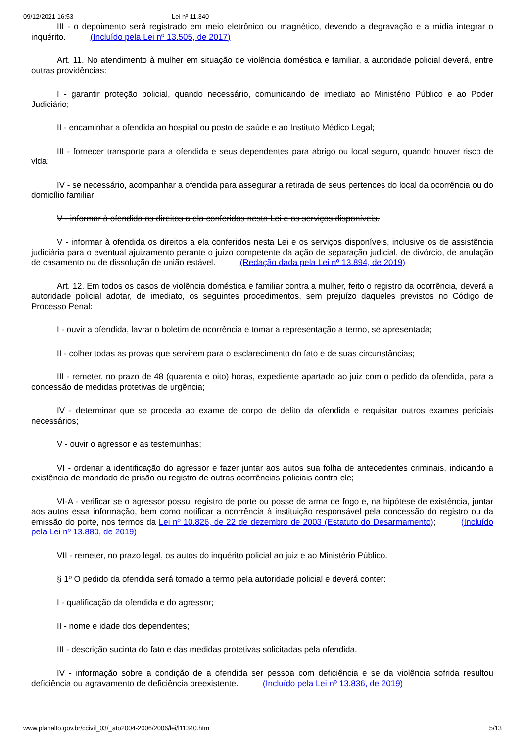09/12/2021 16:53 Lei nº 11.340
III - o depoimento será registrado em meio eletrônico ou magnético, devendo a degravação e a mídia integrar o inquérito. (Incluído pela Lei nº 13.505, de 2017)
Art. 11. No atendimento à mulher em situação de violência doméstica e familiar, a autoridade policial deverá, entre outras providências:
I - garantir proteção policial, quando necessário, comunicando de imediato ao Ministério Público e ao Poder Judiciário;
II - encaminhar a ofendida ao hospital ou posto de saúde e ao Instituto Médico Legal;
III - fornecer transporte para a ofendida e seus dependentes para abrigo ou local seguro, quando houver risco de vida;
IV - se necessário, acompanhar a ofendida para assegurar a retirada de seus pertences do local da ocorrência ou do domicílio familiar;
V - informar à ofendida os direitos a ela conferidos nesta Lei e os serviços disponíveis.
V - informar à ofendida os direitos a ela conferidos nesta Lei e os serviços disponíveis, inclusive os de assistência judiciária para o eventual ajuizamento perante o juízo competente da ação de separação judicial, de divórcio, de anulação de casamento ou de dissolução de união estável. (Redação dada pela Lei nº 13.894, de 2019)
Art. 12. Em todos os casos de violência doméstica e familiar contra a mulher, feito o registro da ocorrência, deverá a autoridade policial adotar, de imediato, os seguintes procedimentos, sem prejuízo daqueles previstos no Código de Processo Penal:
I - ouvir a ofendida, lavrar o boletim de ocorrência e tomar a representação a termo, se apresentada;
II - colher todas as provas que servirem para o esclarecimento do fato e de suas circunstâncias;
III - remeter, no prazo de 48 (quarenta e oito) horas, expediente apartado ao juiz com o pedido da ofendida, para a concessão de medidas protetivas de urgência;
IV - determinar que se proceda ao exame de corpo de delito da ofendida e requisitar outros exames periciais necessários;
V - ouvir o agressor e as testemunhas;
VI - ordenar a identificação do agressor e fazer juntar aos autos sua folha de antecedentes criminais, indicando a existência de mandado de prisão ou registro de outras ocorrências policiais contra ele;
VI-A - verificar se o agressor possui registro de porte ou posse de arma de fogo e, na hipótese de existência, juntar aos autos essa informação, bem como notificar a ocorrência à instituição responsável pela concessão do registro ou da emissão do porte, nos termos da Lei nº 10.826, de 22 de dezembro de 2003 (Estatuto do Desarmamento); (Incluído pela Lei nº 13.880, de 2019)
VII - remeter, no prazo legal, os autos do inquérito policial ao juiz e ao Ministério Público.
§ 1º O pedido da ofendida será tomado a termo pela autoridade policial e deverá conter:
I - qualificação da ofendida e do agressor;
II - nome e idade dos dependentes;
III - descrição sucinta do fato e das medidas protetivas solicitadas pela ofendida.
IV - informação sobre a condição de a ofendida ser pessoa com deficiência e se da violência sofrida resultou deficiência ou agravamento de deficiência preexistente. (Incluído pela Lei nº 13.836, de 2019)
www.planalto.gov.br/ccivil_03/_ato2004-2006/2006/lei/l11340.htm 5/13